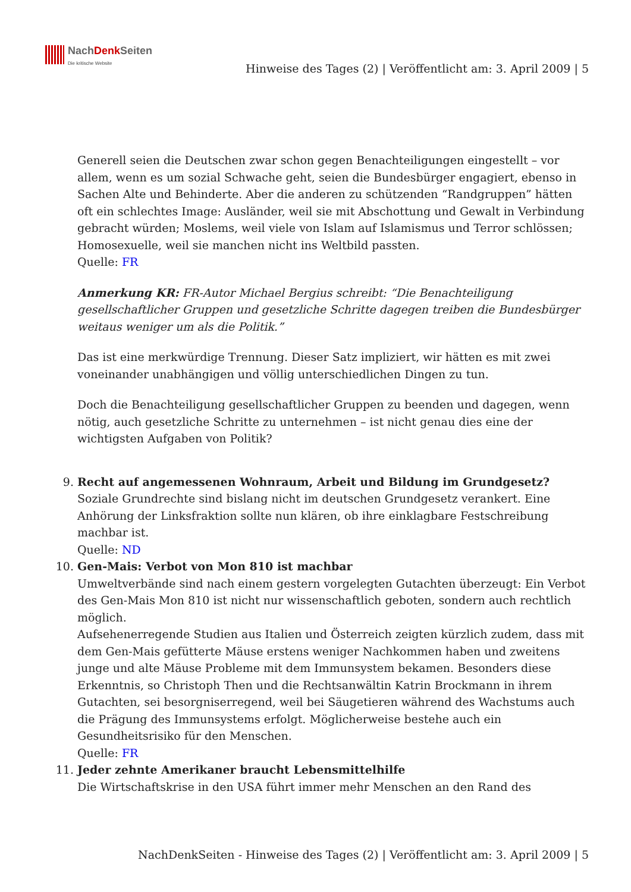NachDenk Seiten
Die kritische Website
Hinweise des Tages (2) | Veröffentlicht am: 3. April 2009 | 5
Generell seien die Deutschen zwar schon gegen Benachteiligungen eingestellt – vor allem, wenn es um sozial Schwache geht, seien die Bundesbürger engagiert, ebenso in Sachen Alte und Behinderte. Aber die anderen zu schützenden “Randgruppen” hätten oft ein schlechtes Image: Ausländer, weil sie mit Abschottung und Gewalt in Verbindung gebracht würden; Moslems, weil viele von Islam auf Islamismus und Terror schlössen; Homosexuelle, weil sie manchen nicht ins Weltbild passten.
Quelle: FR
Anmerkung KR: FR-Autor Michael Bergius schreibt: “Die Benachteiligung gesellschaftlicher Gruppen und gesetzliche Schritte dagegen treiben die Bundesbürger weitaus weniger um als die Politik.”
Das ist eine merkwürdige Trennung. Dieser Satz impliziert, wir hätten es mit zwei voneinander unabhängigen und völlig unterschiedlichen Dingen zu tun.
Doch die Benachteiligung gesellschaftlicher Gruppen zu beenden und dagegen, wenn nötig, auch gesetzliche Schritte zu unternehmen – ist nicht genau dies eine der wichtigsten Aufgaben von Politik?
9.
Recht auf angemessenen Wohnraum, Arbeit und Bildung im Grundgesetz?
Soziale Grundrechte sind bislang nicht im deutschen Grundgesetz verankert. Eine Anhörung der Linksfraktion sollte nun klären, ob ihre einklagbare Festschreibung machbar ist.
Quelle: ND
10.
Gen-Mais: Verbot von Mon 810 ist machbar
Umweltverbände sind nach einem gestern vorgelegten Gutachten überzeugt: Ein Verbot des Gen-Mais Mon 810 ist nicht nur wissenschaftlich geboten, sondern auch rechtlich möglich.
Aufsehenerregende Studien aus Italien und Österreich zeigten kürzlich zudem, dass mit dem Gen-Mais gefütterte Mäuse erstens weniger Nachkommen haben und zweitens junge und alte Mäuse Probleme mit dem Immunsystem bekamen. Besonders diese Erkenntnis, so Christoph Then und die Rechtsanwältin Katrin Brockmann in ihrem Gutachten, sei besorgniserregend, weil bei Säugetieren während des Wachstums auch die Prägung des Immunsystems erfolgt. Möglicherweise bestehe auch ein Gesundheitsrisiko für den Menschen.
Quelle: FR
11.
Jeder zehnte Amerikaner braucht Lebensmittelhilfe
Die Wirtschaftskrise in den USA führt immer mehr Menschen an den Rand des
NachDenkSeiten - Hinweise des Tages (2) | Veröffentlicht am: 3. April 2009 | 5